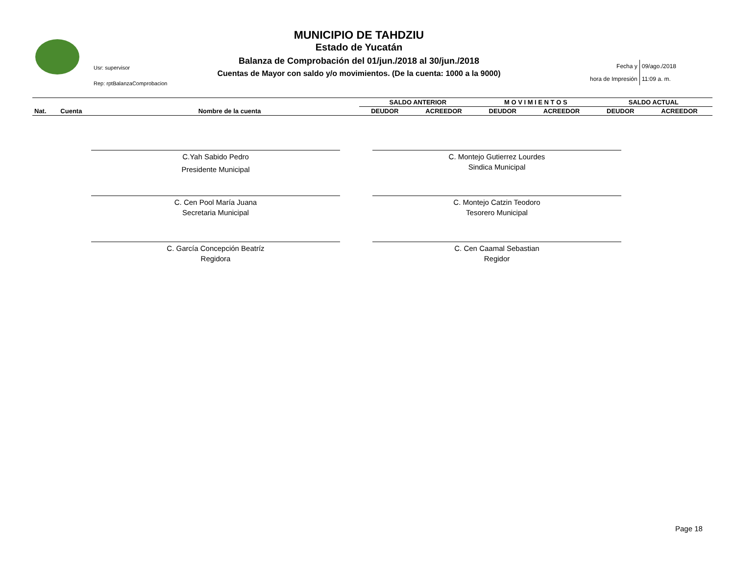Usr: supervisor
Rep: rptBalanzaComprobacion
MUNICIPIO DE TAHDZIU
Estado de Yucatán
Balanza de Comprobación del 01/jun./2018 al 30/jun./2018
Cuentas de Mayor con saldo y/o movimientos. (De la cuenta: 1000 a la 9000)
| Fecha y | 09/ago./2018 |
| hora de Impresión | 11:09 a. m. |
| | | | SALDO ANTERIOR | | M O V I M I E N T O S | | SALDO ACTUAL | |
| --- | --- | --- | --- | --- | --- | --- | --- | --- |
| Nat. | Cuenta | Nombre de la cuenta | DEUDOR | ACREEDOR | DEUDOR | ACREEDOR | DEUDOR | ACREEDOR |
C.Yah Sabido Pedro
Presidente Municipal
C. Montejo Gutierrez Lourdes
Sindica Municipal
C. Cen Pool María Juana
Secretaria Municipal
C. Montejo Catzin Teodoro
Tesorero Municipal
C. García Concepción Beatríz
Regidora
C. Cen Caamal Sebastian
Regidor
Page 18